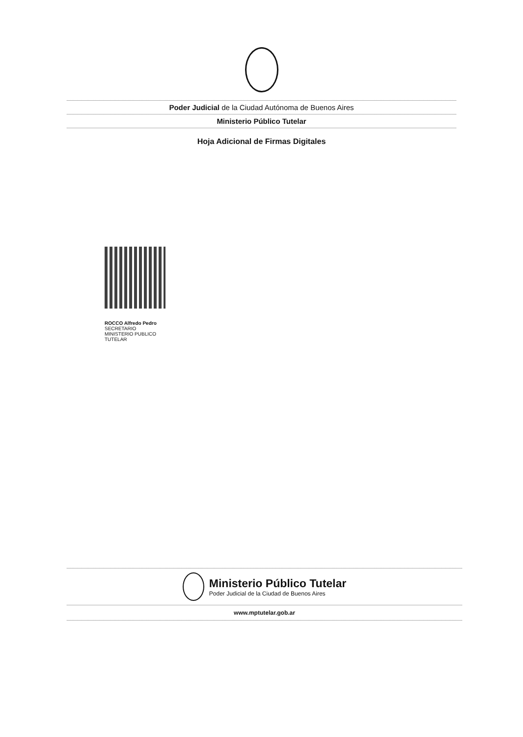Poder Judicial de la Ciudad Autónoma de Buenos Aires
Ministerio Público Tutelar
Hoja Adicional de Firmas Digitales
ROCCO Alfredo Pedro
SECRETARIO
MINISTERIO PUBLICO
TUTELAR
Ministerio Público Tutelar
Poder Judicial de la Ciudad de Buenos Aires
www.mptutelar.gob.ar